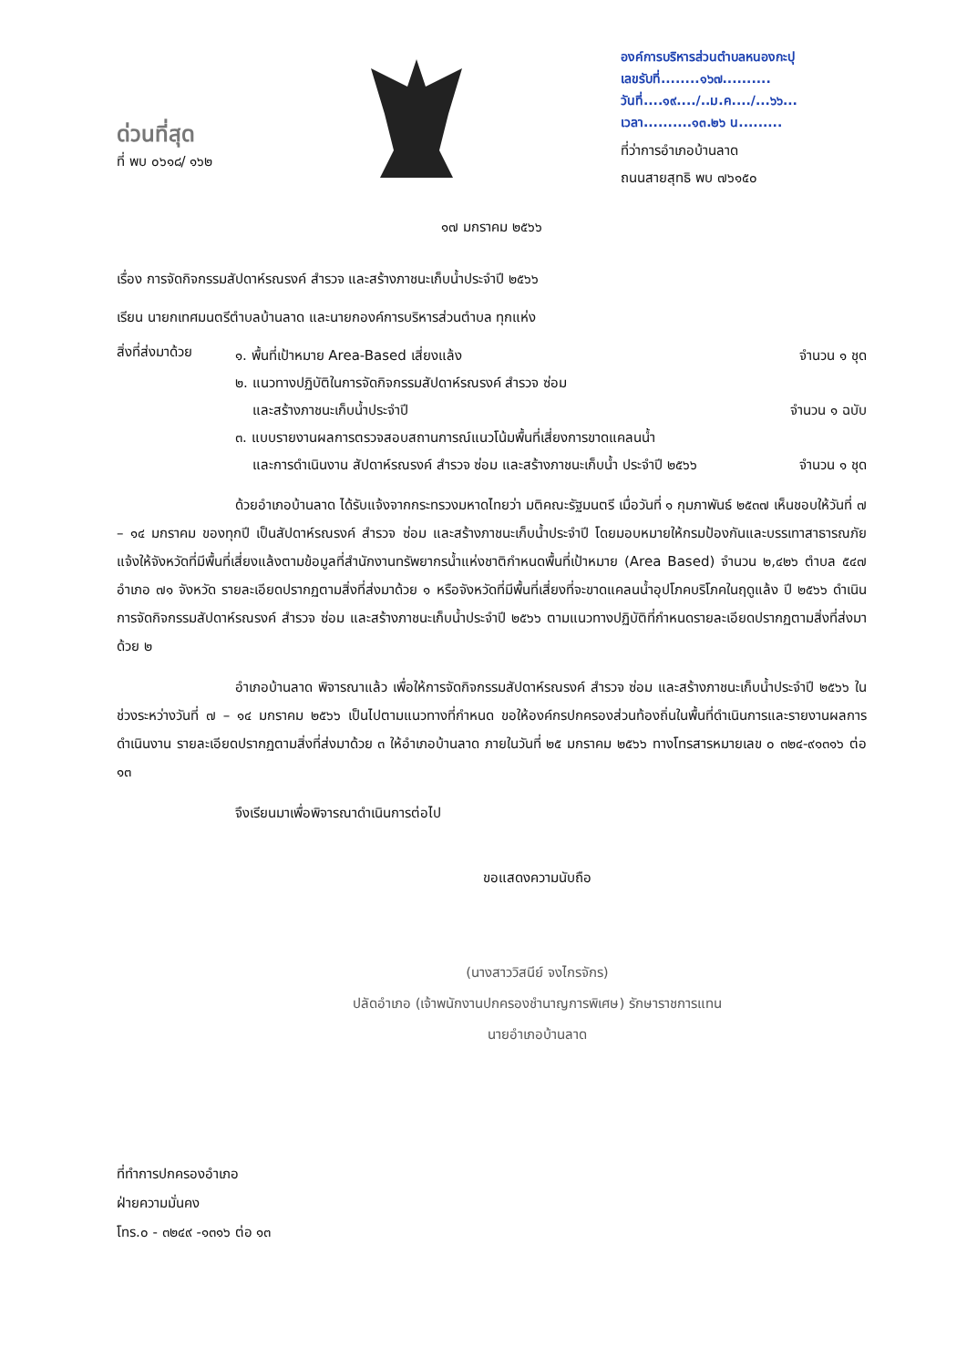ด่วนที่สุด
ที่ พบ ๐๖๑๘/ ๑๖๒
องค์การบริหารส่วนตำบลหนองกะปุ
เลขรับที่........๑๖๗..........
วันที่....๑๙..../..ม.ค..../...๖๖...
เวลา..........๑๓.๒๖ น.........
ที่ว่าการอำเภอบ้านลาด
ถนนสายสุทธิ พบ ๗๖๑๕๐
๑๗ มกราคม ๒๕๖๖
เรื่อง การจัดกิจกรรมสัปดาห์รณรงค์ สำรวจ และสร้างภาชนะเก็บน้ำประจำปี ๒๕๖๖
เรียน นายกเทศมนตรีตำบลบ้านลาด และนายกองค์การบริหารส่วนตำบล ทุกแห่ง
สิ่งที่ส่งมาด้วย
๑. พื้นที่เป้าหมาย Area-Based เสี่ยงแล้ง จำนวน ๑ ชุด
๒. แนวทางปฏิบัติในการจัดกิจกรรมสัปดาห์รณรงค์ สำรวจ ซ่อม
และสร้างภาชนะเก็บน้ำประจำปี จำนวน ๑ ฉบับ
๓. แบบรายงานผลการตรวจสอบสถานการณ์แนวโน้มพื้นที่เสี่ยงการขาดแคลนน้ำ
และการดำเนินงาน สัปดาห์รณรงค์ สำรวจ ซ่อม และสร้างภาชนะเก็บน้ำ ประจำปี ๒๕๖๖ จำนวน ๑ ชุด
ด้วยอำเภอบ้านลาด ได้รับแจ้งจากกระทรวงมหาดไทยว่า มติคณะรัฐมนตรี เมื่อวันที่ ๑ กุมภาพันธ์ ๒๕๓๗ เห็นชอบให้วันที่ ๗ – ๑๔ มกราคม ของทุกปี เป็นสัปดาห์รณรงค์ สำรวจ ซ่อม และสร้างภาชนะเก็บน้ำประจำปี โดยมอบหมายให้กรมป้องกันและบรรเทาสาธารณภัยแจ้งให้จังหวัดที่มีพื้นที่เสี่ยงแล้งตามข้อมูลที่สำนักงานทรัพยากรน้ำแห่งชาติกำหนดพื้นที่เป้าหมาย (Area Based) จำนวน ๒,๔๒๖ ตำบล ๕๔๗ อำเภอ ๗๑ จังหวัด รายละเอียดปรากฏตามสิ่งที่ส่งมาด้วย ๑ หรือจังหวัดที่มีพื้นที่เสี่ยงที่จะขาดแคลนน้ำอุปโภคบริโภคในฤดูแล้ง ปี ๒๕๖๖ ดำเนินการจัดกิจกรรมสัปดาห์รณรงค์ สำรวจ ซ่อม และสร้างภาชนะเก็บน้ำประจำปี ๒๕๖๖ ตามแนวทางปฏิบัติที่กำหนดรายละเอียดปรากฏตามสิ่งที่ส่งมาด้วย ๒
อำเภอบ้านลาด พิจารณาแล้ว เพื่อให้การจัดกิจกรรมสัปดาห์รณรงค์ สำรวจ ซ่อม และสร้างภาชนะเก็บน้ำประจำปี ๒๕๖๖ ในช่วงระหว่างวันที่ ๗ – ๑๔ มกราคม ๒๕๖๖ เป็นไปตามแนวทางที่กำหนด ขอให้องค์กรปกครองส่วนท้องถิ่นในพื้นที่ดำเนินการและรายงานผลการดำเนินงาน รายละเอียดปรากฏตามสิ่งที่ส่งมาด้วย ๓ ให้อำเภอบ้านลาด ภายในวันที่ ๒๕ มกราคม ๒๕๖๖ ทางโทรสารหมายเลข ๐ ๓๒๔-๙๑๓๑๖ ต่อ ๑๓
จึงเรียนมาเพื่อพิจารณาดำเนินการต่อไป
ขอแสดงความนับถือ
(นางสาววิสนีย์ จงไกรจักร)
ปลัดอำเภอ (เจ้าพนักงานปกครองชำนาญการพิเศษ) รักษาราชการแทน
นายอำเภอบ้านลาด
ที่ทำการปกครองอำเภอ
ฝ่ายความมั่นคง
โทร.๐ - ๓๒๔๙ -๑๓๑๖ ต่อ ๑๓